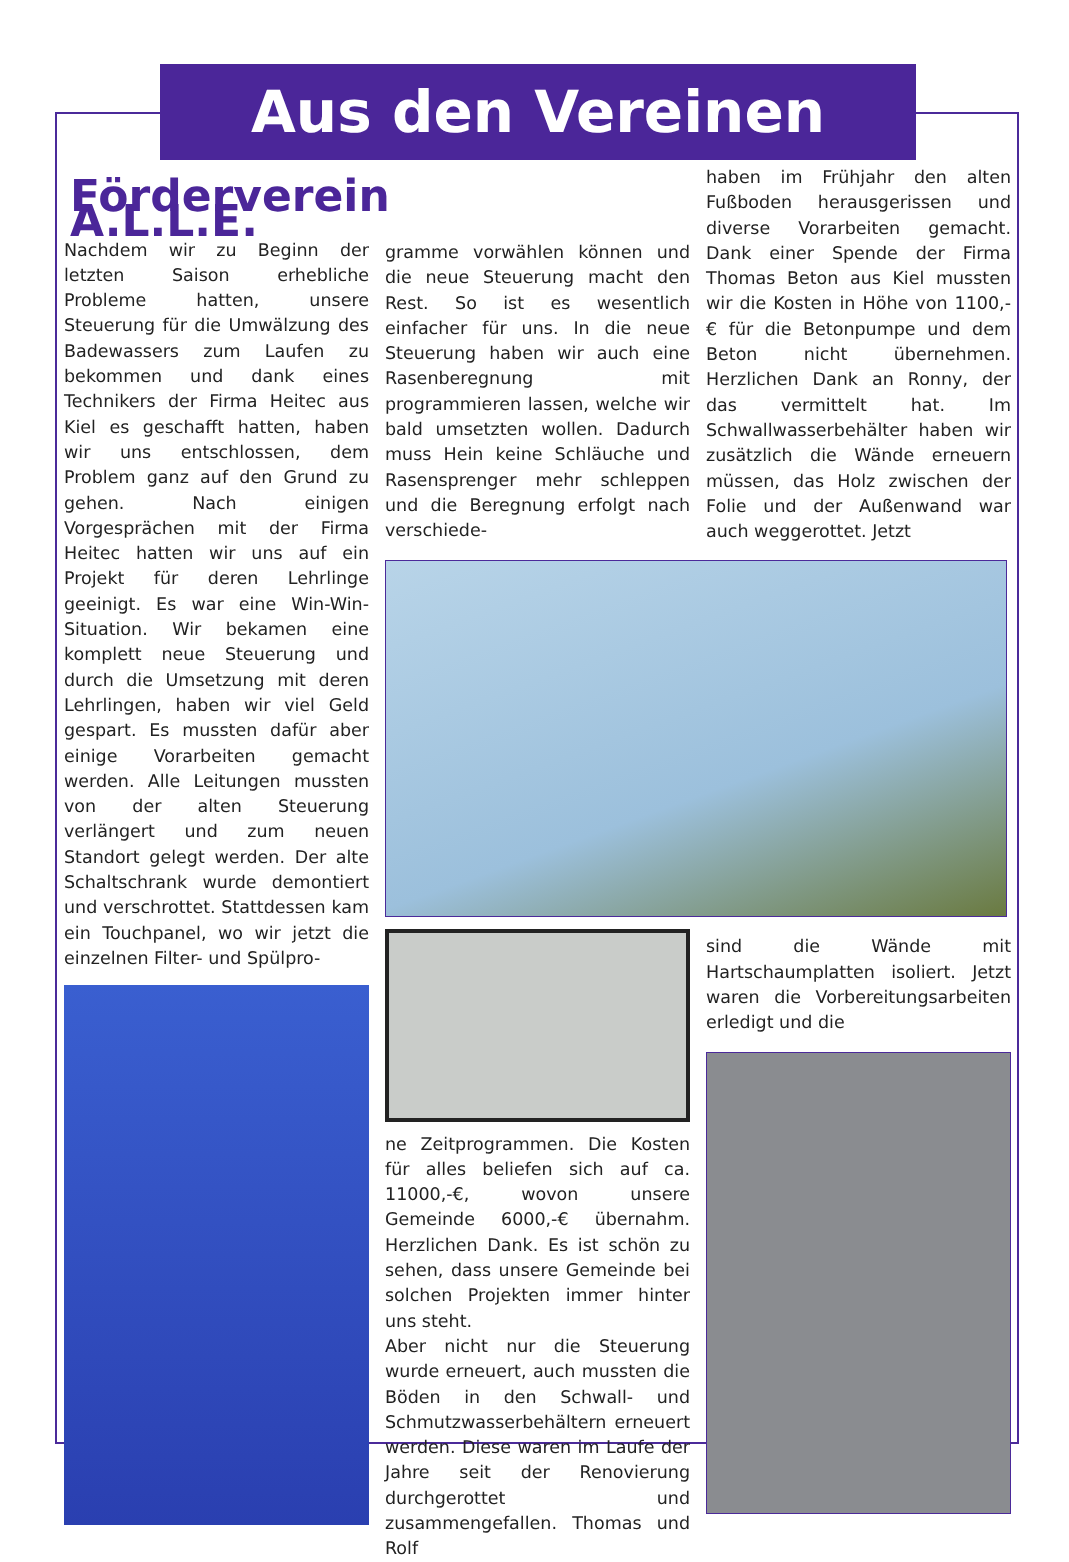Aus den Vereinen
Förderverein A.L.L.E.
Nachdem wir zu Beginn der letzten Saison erhebliche Probleme hatten, unsere Steuerung für die Umwälzung des Badewassers zum Laufen zu bekommen und dank eines Technikers der Firma Heitec aus Kiel es geschafft hatten, haben wir uns entschlossen, dem Problem ganz auf den Grund zu gehen. Nach einigen Vorgesprächen mit der Firma Heitec hatten wir uns auf ein Projekt für deren Lehrlinge geeinigt. Es war eine Win-Win- Situation. Wir bekamen eine komplett neue Steuerung und durch die Umsetzung mit deren Lehrlingen, haben wir viel Geld gespart. Es mussten dafür aber einige Vorarbeiten gemacht werden. Alle Leitungen mussten von der alten Steuerung verlängert und zum neuen Standort gelegt werden. Der alte Schaltschrank wurde demontiert und verschrottet. Stattdessen kam ein Touchpanel, wo wir jetzt die einzelnen Filter- und Spülpro-
gramme vorwählen können und die neue Steuerung macht den Rest. So ist es wesentlich einfacher für uns. In die neue Steuerung haben wir auch eine Rasenberegnung mit programmieren lassen, welche wir bald umsetzten wollen. Dadurch muss Hein keine Schläuche und Rasensprenger mehr schleppen und die Beregnung erfolgt nach verschiede-
ne Zeitprogrammen. Die Kosten für alles beliefen sich auf ca. 11000,-€, wovon unsere Gemeinde 6000,-€ übernahm. Herzlichen Dank. Es ist schön zu sehen, dass unsere Gemeinde bei solchen Projekten immer hinter uns steht.
Aber nicht nur die Steuerung wurde erneuert, auch mussten die Böden in den Schwall- und Schmutzwasserbehältern erneuert werden. Diese waren im Laufe der Jahre seit der Renovierung durchgerottet und zusammengefallen. Thomas und Rolf
haben im Frühjahr den alten Fußboden herausgerissen und diverse Vorarbeiten gemacht. Dank einer Spende der Firma Thomas Beton aus Kiel mussten wir die Kosten in Höhe von 1100,-€ für die Betonpumpe und dem Beton nicht übernehmen. Herzlichen Dank an Ronny, der das vermittelt hat. Im Schwallwasserbehälter haben wir zusätzlich die Wände erneuern müssen, das Holz zwischen der Folie und der Außenwand war auch weggerottet. Jetzt
sind die Wände mit Hartschaumplatten isoliert. Jetzt waren die Vorbereitungsarbeiten erledigt und die